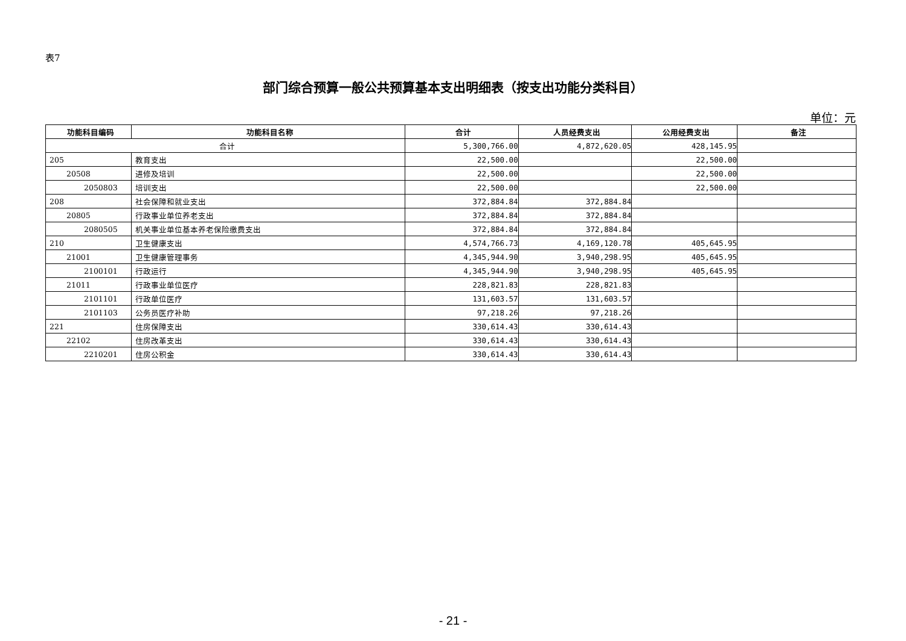表7
部门综合预算一般公共预算基本支出明细表（按支出功能分类科目）
单位：元
| 功能科目编码 | 功能科目名称 | 合计 | 人员经费支出 | 公用经费支出 | 备注 |
| --- | --- | --- | --- | --- | --- |
| 合计 | | 5,300,766.00 | 4,872,620.05 | 428,145.95 | |
| 205 | 教育支出 | 22,500.00 | | 22,500.00 | |
| 20508 | 进修及培训 | 22,500.00 | | 22,500.00 | |
| 2050803 | 培训支出 | 22,500.00 | | 22,500.00 | |
| 208 | 社会保障和就业支出 | 372,884.84 | 372,884.84 | | |
| 20805 | 行政事业单位养老支出 | 372,884.84 | 372,884.84 | | |
| 2080505 | 机关事业单位基本养老保险缴费支出 | 372,884.84 | 372,884.84 | | |
| 210 | 卫生健康支出 | 4,574,766.73 | 4,169,120.78 | 405,645.95 | |
| 21001 | 卫生健康管理事务 | 4,345,944.90 | 3,940,298.95 | 405,645.95 | |
| 2100101 | 行政运行 | 4,345,944.90 | 3,940,298.95 | 405,645.95 | |
| 21011 | 行政事业单位医疗 | 228,821.83 | 228,821.83 | | |
| 2101101 | 行政单位医疗 | 131,603.57 | 131,603.57 | | |
| 2101103 | 公务员医疗补助 | 97,218.26 | 97,218.26 | | |
| 221 | 住房保障支出 | 330,614.43 | 330,614.43 | | |
| 22102 | 住房改革支出 | 330,614.43 | 330,614.43 | | |
| 2210201 | 住房公积金 | 330,614.43 | 330,614.43 | | |
- 21 -